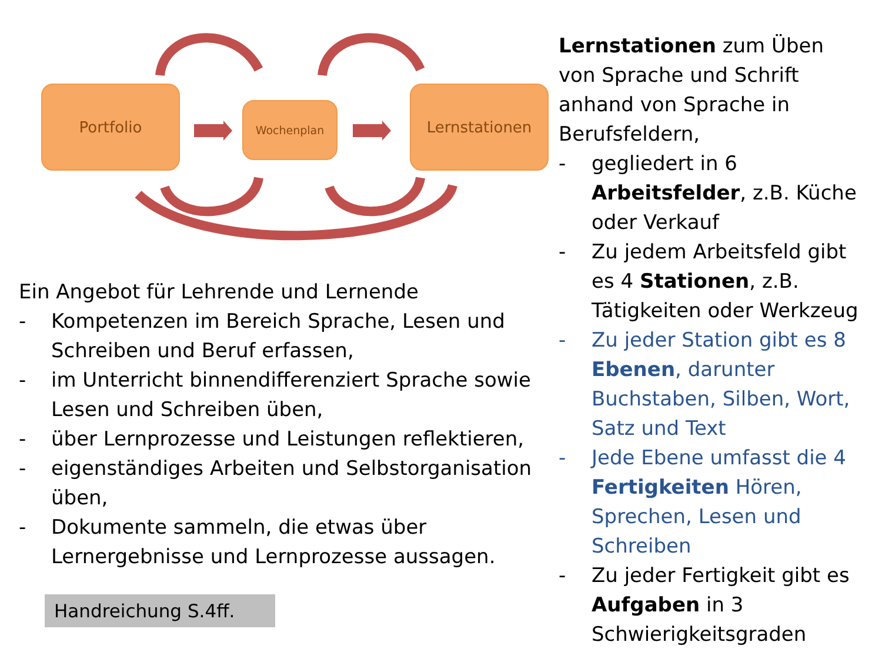Portfolio
Wochenplan
Lernstationen
Ein Angebot für Lehrende und Lernende
- Kompetenzen im Bereich Sprache, Lesen und Schreiben und Beruf erfassen,
- im Unterricht binnendifferenziert Sprache sowie Lesen und Schreiben üben,
- über Lernprozesse und Leistungen reflektieren,
- eigenständiges Arbeiten und Selbstorganisation üben,
- Dokumente sammeln, die etwas über Lernergebnisse und Lernprozesse aussagen.
Handreichung S.4ff.
Lernstationen zum Üben von Sprache und Schrift anhand von Sprache in Berufsfeldern,
- gegliedert in 6 Arbeitsfelder, z.B. Küche oder Verkauf
- Zu jedem Arbeitsfeld gibt es 4 Stationen, z.B. Tätigkeiten oder Werkzeug
- Zu jeder Station gibt es 8 Ebenen, darunter Buchstaben, Silben, Wort, Satz und Text
- Jede Ebene umfasst die 4 Fertigkeiten Hören, Sprechen, Lesen und Schreiben
- Zu jeder Fertigkeit gibt es Aufgaben in 3 Schwierigkeitsgraden